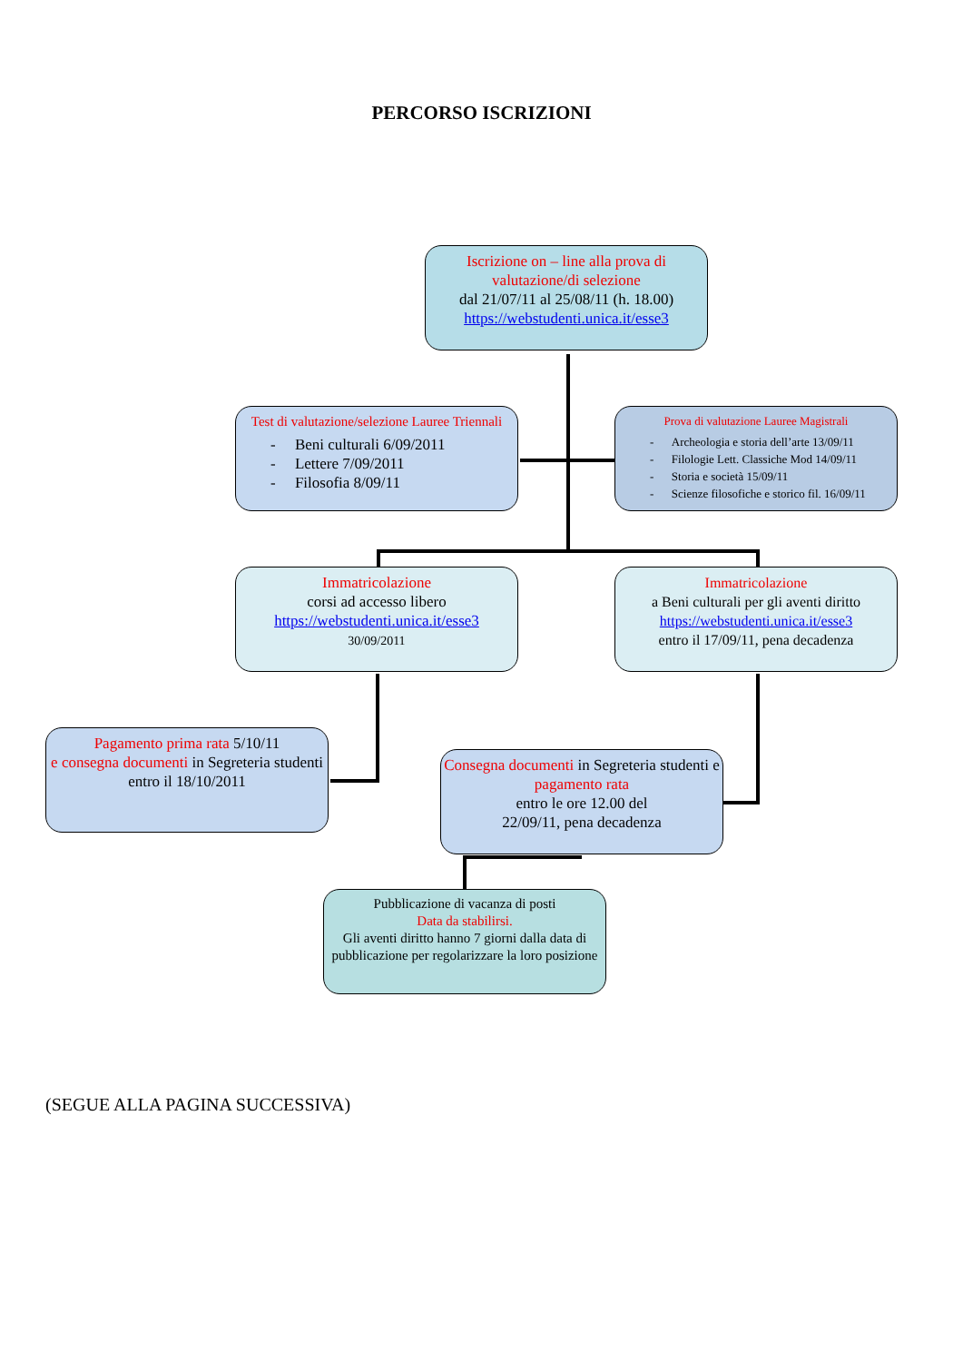PERCORSO ISCRIZIONI
Iscrizione on – line alla prova di valutazione/di selezione
dal 21/07/11 al 25/08/11 (h. 18.00)
https://webstudenti.unica.it/esse3
Test di valutazione/selezione Lauree Triennali
- Beni culturali 6/09/2011
- Lettere 7/09/2011
- Filosofia 8/09/11
Prova di valutazione Lauree Magistrali
- Archeologia e storia dell’arte 13/09/11
- Filologie Lett. Classiche Mod 14/09/11
- Storia e società 15/09/11
- Scienze filosofiche e storico fil. 16/09/11
Immatricolazione
corsi ad accesso libero
https://webstudenti.unica.it/esse3
30/09/2011
Immatricolazione
a Beni culturali per gli aventi diritto
https://webstudenti.unica.it/esse3
entro il 17/09/11, pena decadenza
Pagamento prima rata 5/10/11
e consegna documenti in Segreteria studenti entro il 18/10/2011
Consegna documenti in Segreteria studenti e pagamento rata
entro le ore 12.00 del
22/09/11, pena decadenza
Pubblicazione di vacanza di posti
Data da stabilirsi.
Gli aventi diritto hanno 7 giorni dalla data di pubblicazione per regolarizzare la loro posizione
(SEGUE ALLA PAGINA SUCCESSIVA)